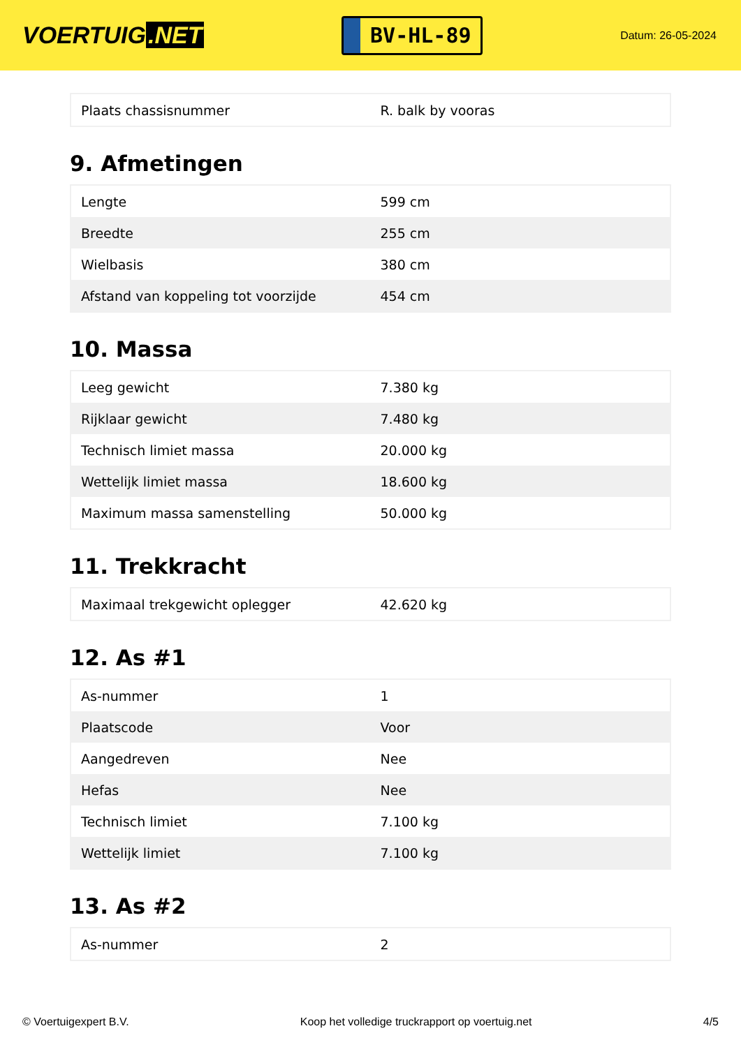VOERTUIG.NET
BV-HL-89
Datum: 26-05-2024
| Plaats chassisnummer | R. balk by vooras |
9. Afmetingen
| Lengte | 599 cm |
| Breedte | 255 cm |
| Wielbasis | 380 cm |
| Afstand van koppeling tot voorzijde | 454 cm |
10. Massa
| Leeg gewicht | 7.380 kg |
| Rijklaar gewicht | 7.480 kg |
| Technisch limiet massa | 20.000 kg |
| Wettelijk limiet massa | 18.600 kg |
| Maximum massa samenstelling | 50.000 kg |
11. Trekkracht
| Maximaal trekgewicht oplegger | 42.620 kg |
12. As #1
| As-nummer | 1 |
| Plaatscode | Voor |
| Aangedreven | Nee |
| Hefas | Nee |
| Technisch limiet | 7.100 kg |
| Wettelijk limiet | 7.100 kg |
13. As #2
| As-nummer | 2 |
© Voertuigexpert B.V. Koop het volledige truckrapport op voertuig.net 4/5